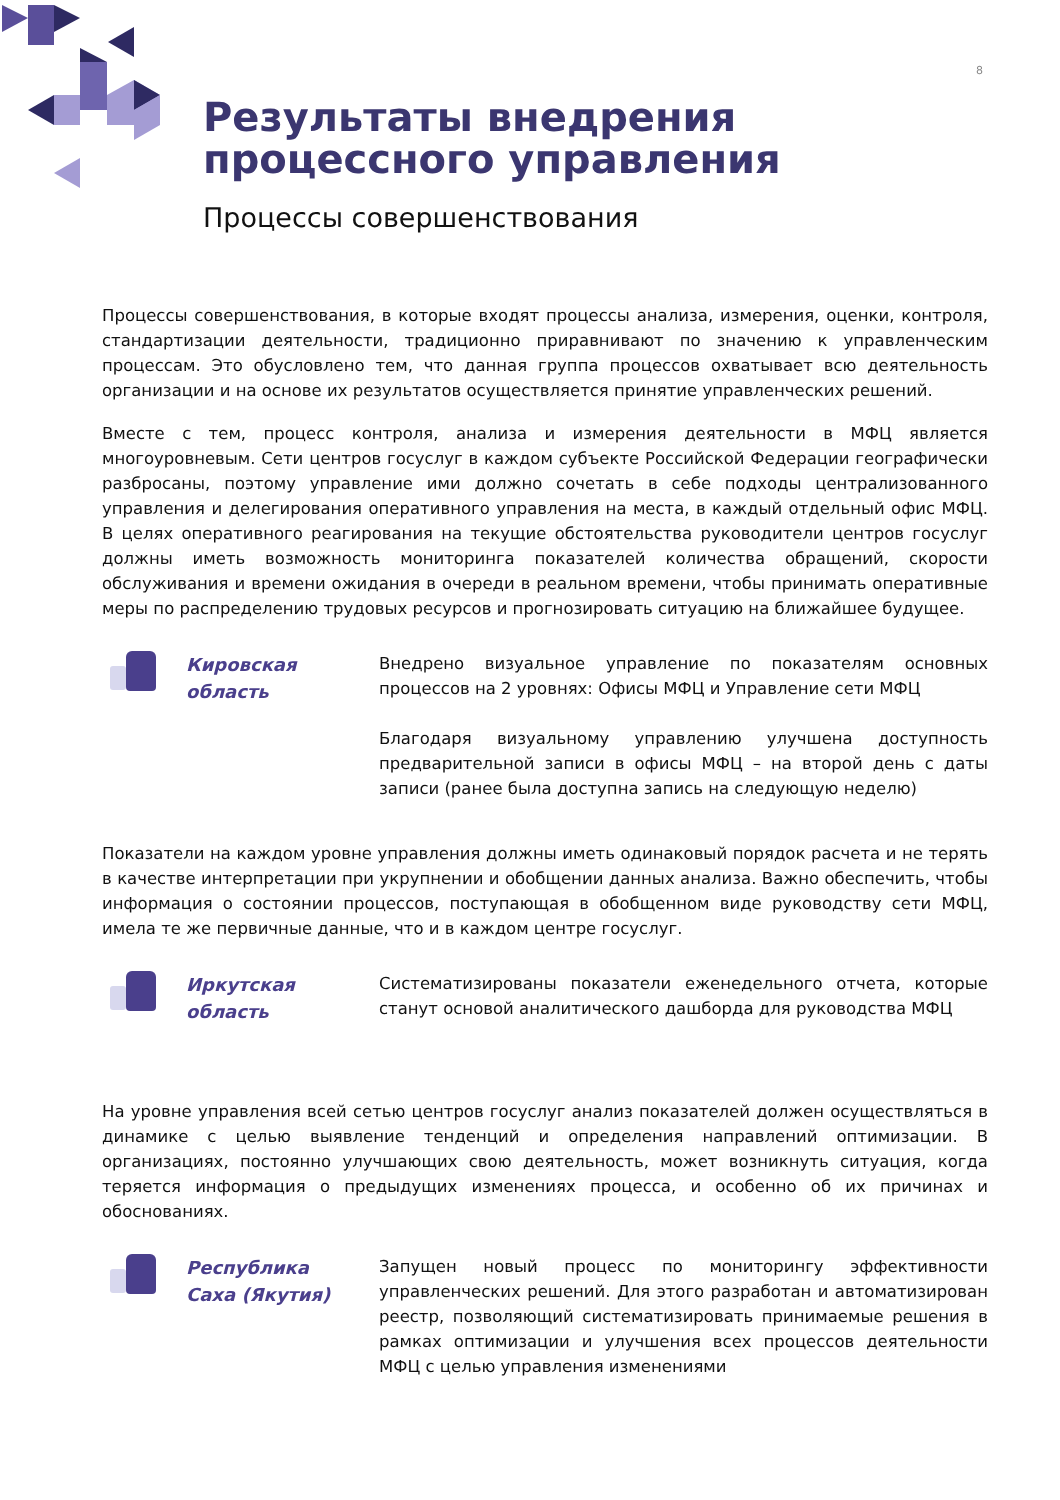8
Результаты внедрения
процессного управления
Процессы совершенствования
Процессы совершенствования, в которые входят процессы анализа, измерения, оценки, контроля, стандартизации деятельности, традиционно приравнивают по значению к управленческим процессам. Это обусловлено тем, что данная группа процессов охватывает всю деятельность организации и на основе их результатов осуществляется принятие управленческих решений.
Вместе с тем, процесс контроля, анализа и измерения деятельности в МФЦ является многоуровневым. Сети центров госуслуг в каждом субъекте Российской Федерации географически разбросаны, поэтому управление ими должно сочетать в себе подходы централизованного управления и делегирования оперативного управления на места, в каждый отдельный офис МФЦ. В целях оперативного реагирования на текущие обстоятельства руководители центров госуслуг должны иметь возможность мониторинга показателей количества обращений, скорости обслуживания и времени ожидания в очереди в реальном времени, чтобы принимать оперативные меры по распределению трудовых ресурсов и прогнозировать ситуацию на ближайшее будущее.
Кировская
область
Внедрено визуальное управление по показателям основных процессов на 2 уровнях: Офисы МФЦ и Управление сети МФЦ
Благодаря визуальному управлению улучшена доступность предварительной записи в офисы МФЦ – на второй день с даты записи (ранее была доступна запись на следующую неделю)
Показатели на каждом уровне управления должны иметь одинаковый порядок расчета и не терять в качестве интерпретации при укрупнении и обобщении данных анализа. Важно обеспечить, чтобы информация о состоянии процессов, поступающая в обобщенном виде руководству сети МФЦ, имела те же первичные данные, что и в каждом центре госуслуг.
Иркутская
область
Систематизированы показатели еженедельного отчета, которые станут основой аналитического дашборда для руководства МФЦ
На уровне управления всей сетью центров госуслуг анализ показателей должен осуществляться в динамике с целью выявление тенденций и определения направлений оптимизации. В организациях, постоянно улучшающих свою деятельность, может возникнуть ситуация, когда теряется информация о предыдущих изменениях процесса, и особенно об их причинах и обоснованиях.
Республика
Саха (Якутия)
Запущен новый процесс по мониторингу эффективности управленческих решений. Для этого разработан и автоматизирован реестр, позволяющий систематизировать принимаемые решения в рамках оптимизации и улучшения всех процессов деятельности МФЦ с целью управления изменениями